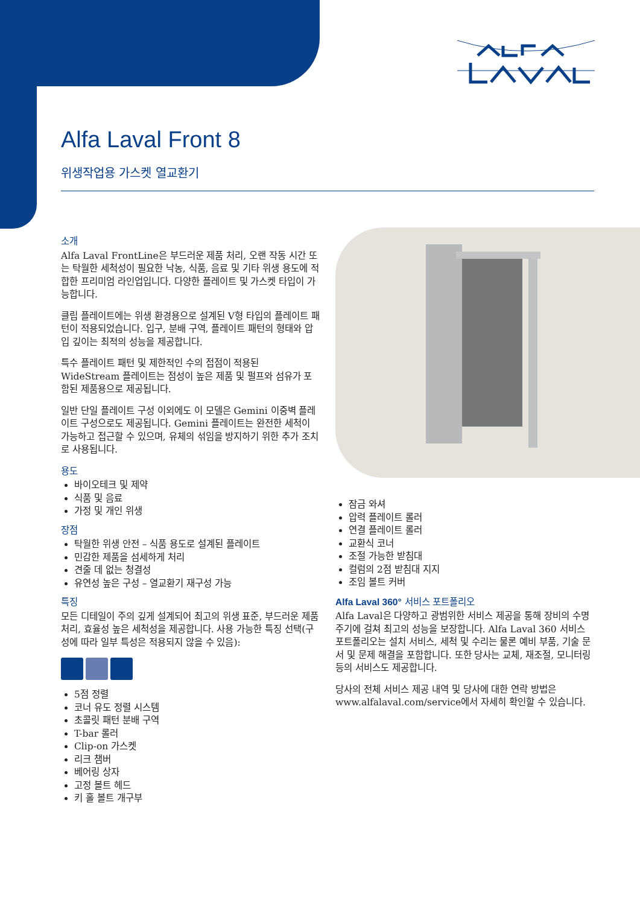Alfa Laval Front 8
위생작업용 가스켓 열교환기
소개
Alfa Laval FrontLine은 부드러운 제품 처리, 오랜 작동 시간 또는 탁월한 세척성이 필요한 낙농, 식품, 음료 및 기타 위생 용도에 적합한 프리미엄 라인업입니다. 다양한 플레이트 및 가스켓 타입이 가능합니다.
클립 플레이트에는 위생 환경용으로 설계된 V형 타입의 플레이트 패턴이 적용되었습니다. 입구, 분배 구역, 플레이트 패턴의 형태와 압입 깊이는 최적의 성능을 제공합니다.
특수 플레이트 패턴 및 제한적인 수의 접점이 적용된 WideStream 플레이트는 점성이 높은 제품 및 펄프와 섬유가 포함된 제품용으로 제공됩니다.
일반 단일 플레이트 구성 이외에도 이 모델은 Gemini 이중벽 플레이트 구성으로도 제공됩니다. Gemini 플레이트는 완전한 세척이 가능하고 접근할 수 있으며, 유체의 섞임을 방지하기 위한 추가 조치로 사용됩니다.
용도
바이오테크 및 제약
식품 및 음료
가정 및 개인 위생
장점
탁월한 위생 안전 – 식품 용도로 설계된 플레이트
민감한 제품을 섬세하게 처리
견줄 데 없는 청결성
유연성 높은 구성 – 열교환기 재구성 가능
특징
모든 디테일이 주의 깊게 설계되어 최고의 위생 표준, 부드러운 제품 처리, 효율성 높은 세척성을 제공합니다. 사용 가능한 특징 선택(구성에 따라 일부 특성은 적용되지 않을 수 있음):
5점 정렬
코너 유도 정렬 시스템
초콜릿 패턴 분배 구역
T-bar 롤러
Clip-on 가스켓
리크 챔버
베어링 상자
고정 볼트 헤드
키 홀 볼트 개구부
잠금 와셔
압력 플레이트 롤러
연결 플레이트 롤러
교환식 코너
조절 가능한 받침대
컬럼의 2점 받침대 지지
조임 볼트 커버
Alfa Laval 360° 서비스 포트폴리오
Alfa Laval은 다양하고 광범위한 서비스 제공을 통해 장비의 수명 주기에 걸쳐 최고의 성능을 보장합니다. Alfa Laval 360 서비스 포트폴리오는 설치 서비스, 세척 및 수리는 물론 예비 부품, 기술 문서 및 문제 해결을 포함합니다. 또한 당사는 교체, 재조절, 모니터링 등의 서비스도 제공합니다.
당사의 전체 서비스 제공 내역 및 당사에 대한 연락 방법은 www.alfalaval.com/service에서 자세히 확인할 수 있습니다.